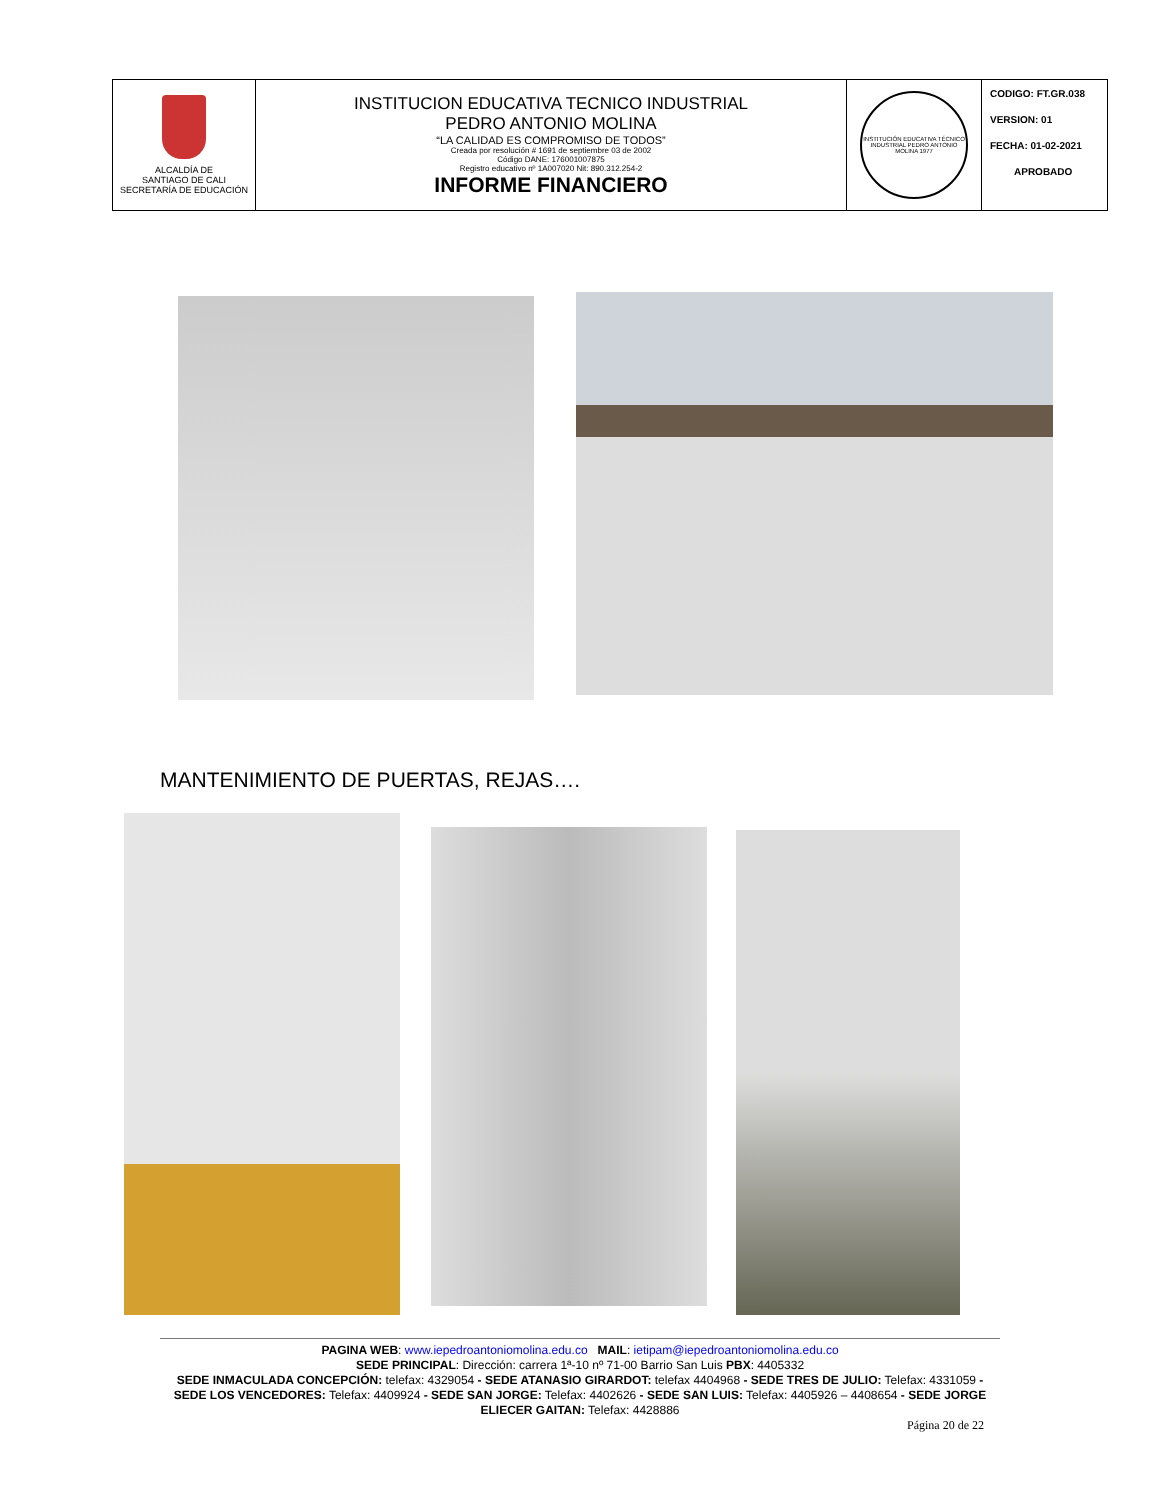| ALCALDÍA DE SANTIAGO DE CALI SECRETARÍA DE EDUCACIÓN | INSTITUCION EDUCATIVA TECNICO INDUSTRIAL PEDRO ANTONIO MOLINA “LA CALIDAD ES COMPROMISO DE TODOS” Creada por resolución # 1691 de septiembre 03 de 2002 Código DANE: 176001007875 Registro educativo nº 1A007020 Nit: 890.312.254-2 INFORME FINANCIERO | INSTITUCIÓN EDUCATIVA TÉCNICO INDUSTRIAL PEDRO ANTONIO MOLINA 1977 | CODIGO: FT.GR.038 VERSION: 01 FECHA: 01-02-2021 APROBADO |
MANTENIMIENTO DE PUERTAS, REJAS….
PAGINA WEB: www.iepedroantoniomolina.edu.co MAIL: ietipam@iepedroantoniomolina.edu.co
SEDE PRINCIPAL: Dirección: carrera 1ª-10 nº 71-00 Barrio San Luis PBX: 4405332
SEDE INMACULADA CONCEPCIÓN: telefax: 4329054 - SEDE ATANASIO GIRARDOT: telefax 4404968 - SEDE TRES DE JULIO: Telefax: 4331059 - SEDE LOS VENCEDORES: Telefax: 4409924 - SEDE SAN JORGE: Telefax: 4402626 - SEDE SAN LUIS: Telefax: 4405926 – 4408654 - SEDE JORGE ELIECER GAITAN: Telefax: 4428886
Página 20 de 22